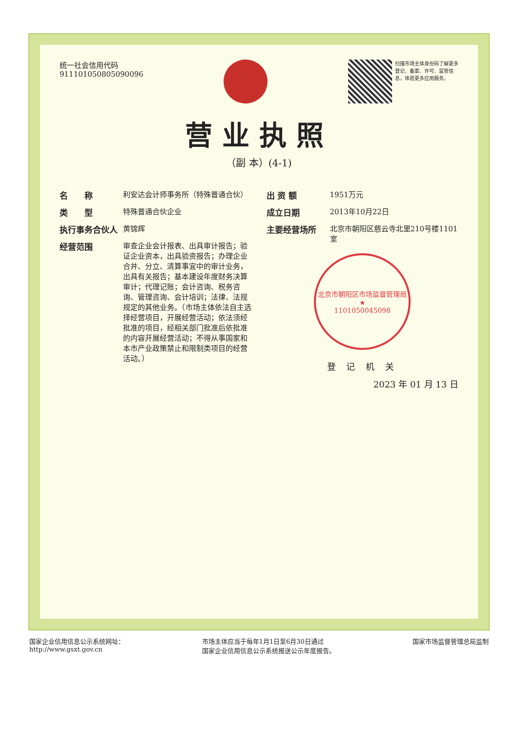统一社会信用代码
911101050805090096
扫描市场主体身份码了解更多登记、备案、许可、监管信息，体验更多应用服务。
营业执照
（副 本）(4-1)
名　　称 利安达会计师事务所（特殊普通合伙）
类　　型 特殊普通合伙企业
执行事务合伙人 黄锦辉
经营范围 审查企业会计报表、出具审计报告；验证企业资本，出具验资报告；办理企业合并、分立、清算事宜中的审计业务，出具有关报告；基本建设年度财务决算审计；代理记账；会计咨询、税务咨询、管理咨询、会计培训；法律、法规规定的其他业务。（市场主体依法自主选择经营项目，开展经营活动；依法须经批准的项目，经相关部门批准后依批准的内容开展经营活动；不得从事国家和本市产业政策禁止和限制类项目的经营活动。）
出 资 额 1951万元
成立日期 2013年10月22日
主要经营场所 北京市朝阳区慈云寺北里210号楼1101室
北京市朝阳区市场监督管理局
★
1101050045098
登 记 机 关
2023 年 01 月 13 日
国家企业信用信息公示系统网址：
http://www.gsxt.gov.cn
市场主体应当于每年1月1日至6月30日通过
国家企业信用信息公示系统报送公示年度报告。
国家市场监督管理总局监制